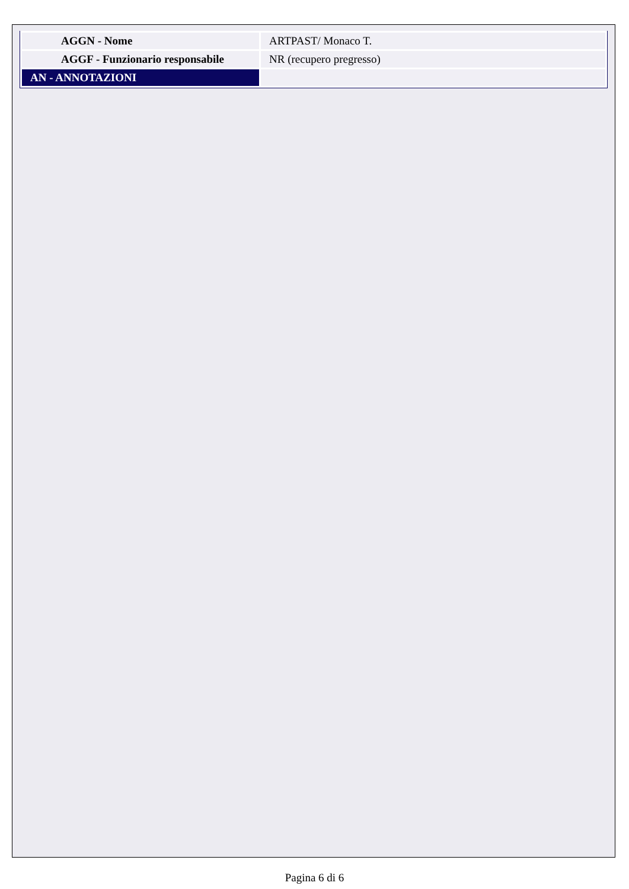| AGGN - Nome | ARTPAST/ Monaco T. |
| AGGF - Funzionario responsabile | NR (recupero pregresso) |
| AN - ANNOTAZIONI | |
Pagina 6 di 6